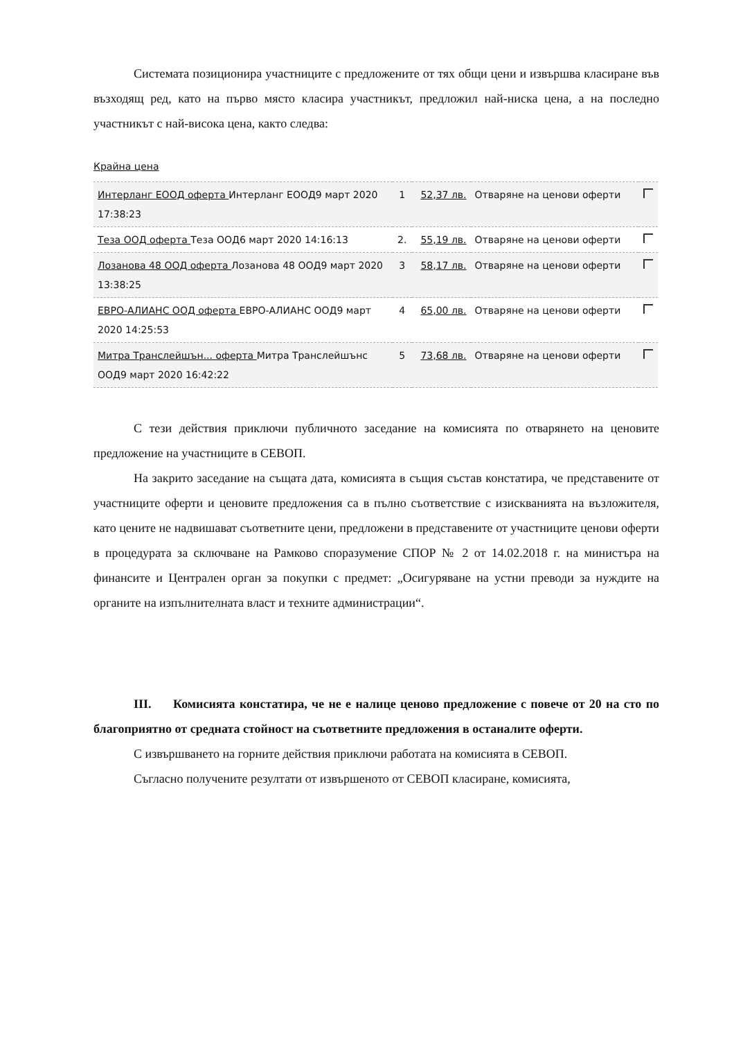Системата позиционира участниците с предложените от тях общи цени и извършва класиране във възходящ ред, като на първо място класира участникът, предложил най-ниска цена, а на последно участникът с най-висока цена, както следва:
Крайна цена
| Интерланг ЕООД оферта Интерланг ЕООД9 март 2020 17:38:23 | 1 | 52,37 лв. | Отваряне на ценови оферти | |
| Теза ООД оферта Теза ООД6 март 2020 14:16:13 | 2. | 55,19 лв. | Отваряне на ценови оферти | |
| Лозанова 48 ООД оферта Лозанова 48 ООД9 март 2020 13:38:25 | 3 | 58,17 лв. | Отваряне на ценови оферти | |
| ЕВРО-АЛИАНС ООД оферта ЕВРО-АЛИАНС ООД9 март 2020 14:25:53 | 4 | 65,00 лв. | Отваряне на ценови оферти | |
| Митра Транслейшън... оферта Митра Транслейшънс ООД9 март 2020 16:42:22 | 5 | 73,68 лв. | Отваряне на ценови оферти | |
С тези действия приключи публичното заседание на комисията по отварянето на ценовите предложение на участниците в СЕВОП.
На закрито заседание на същата дата, комисията в същия състав констатира, че представените от участниците оферти и ценовите предложения са в пълно съответствие с изискванията на възложителя, като цените не надвишават съответните цени, предложени в представените от участниците ценови оферти в процедурата за сключване на Рамково споразумение СПОР № 2 от 14.02.2018 г. на министъра на финансите и Централен орган за покупки с предмет: „Осигуряване на устни преводи за нуждите на органите на изпълнителната власт и техните администрации“.
III. Комисията констатира, че не е налице ценово предложение с повече от 20 на сто по благоприятно от средната стойност на съответните предложения в останалите оферти.
С извършването на горните действия приключи работата на комисията в СЕВОП.
Съгласно получените резултати от извършеното от СЕВОП класиране, комисията,